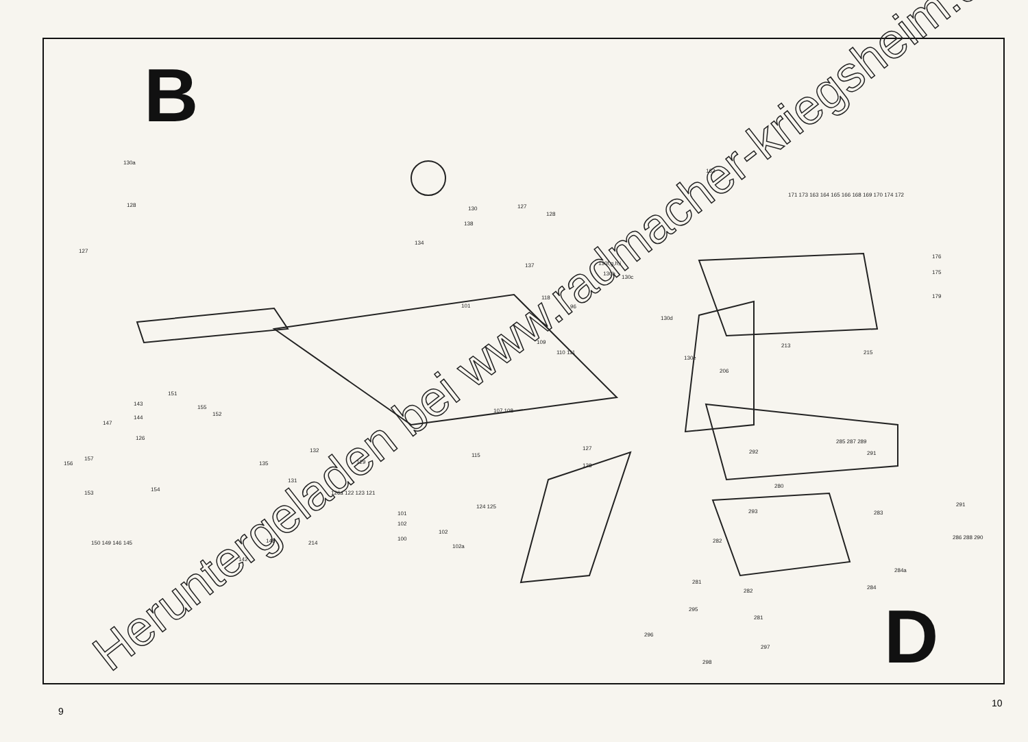B
D
130a
128
127
130 127
128
138
134
137
101
118
130f,g,h,i
130c
130b
96
130d
130e
109
110 111
107 108
115
127
128
162
171 173 163 164 165 166 168 169 170 174 172
176
175
179
213
215
206
147
143
151
155
152
144
126
156
157
153
154
150 149 146 145
135
131
132
129
126a 122 123 121
124 125
101
102
102
100
102a
148 214
142
292
280
293
285 287 289
291
283
291
286 288 290
282
282
281
281
284a
284
295
296
297
298
Heruntergeladen bei www.radmacher-kriegsheim.de
9
10